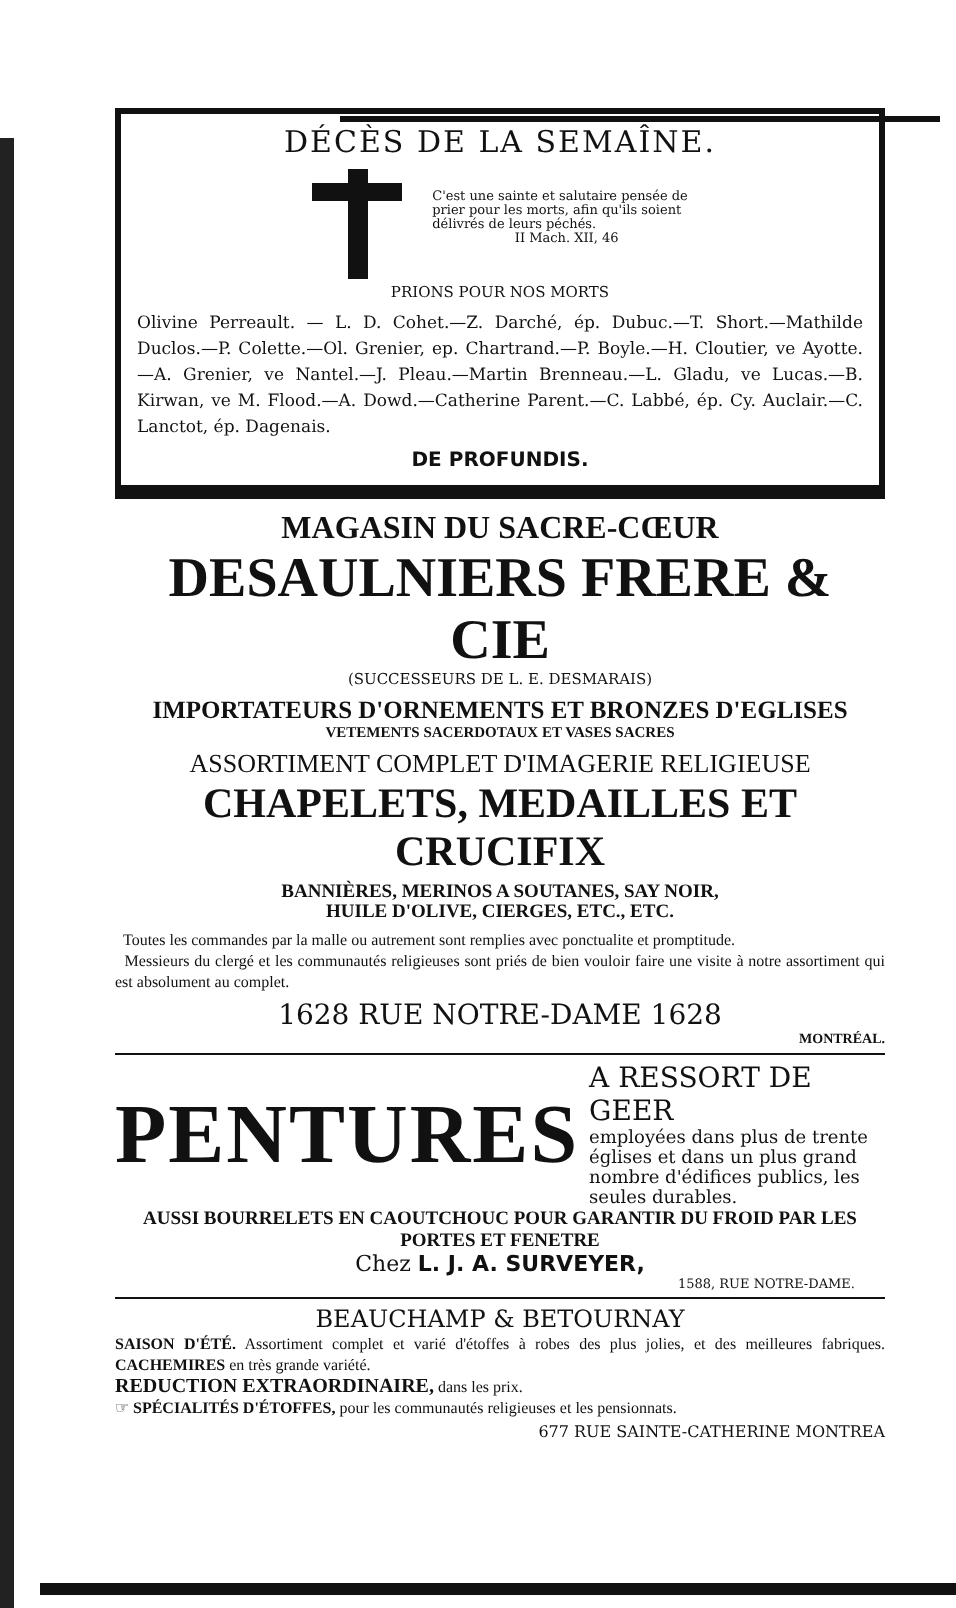DÉCÈS DE LA SEMAÎNE.
C'est une sainte et salutaire pensée de
prier pour les morts, afin qu'ils soient
délivrés de leurs péchés.
II Mach. XII, 46
PRIONS POUR NOS MORTS
Olivine Perreault. — L. D. Cohet.—Z. Darché, ép. Dubuc.—T. Short.—Mathilde Duclos.—P. Colette.—Ol. Grenier, ep. Chartrand.—P. Boyle.—H. Cloutier, ve Ayotte.—A. Grenier, ve Nantel.—J. Pleau.—Martin Brenneau.—L. Gladu, ve Lucas.—B. Kirwan, ve M. Flood.—A. Dowd.—Catherine Parent.—C. Labbé, ép. Cy. Auclair.—C. Lanctot, ép. Dagenais.
DE PROFUNDIS.
MAGASIN DU SACRE-CŒUR
DESAULNIERS FRERE & CIE
(SUCCESSEURS DE L. E. DESMARAIS)
IMPORTATEURS D'ORNEMENTS ET BRONZES D'EGLISES
VETEMENTS SACERDOTAUX ET VASES SACRES
ASSORTIMENT COMPLET D'IMAGERIE RELIGIEUSE
CHAPELETS, MEDAILLES ET CRUCIFIX
BANNIÈRES, MERINOS A SOUTANES, SAY NOIR,
HUILE D'OLIVE, CIERGES, ETC., ETC.
Toutes les commandes par la malle ou autrement sont remplies avec ponctualite et promptitude.
Messieurs du clergé et les communautés religieuses sont priés de bien vouloir faire une visite à notre assortiment qui est absolument au complet.
1628 RUE NOTRE-DAME 1628
MONTRÉAL.
PENTURES
A RESSORT DE GEER
employées dans plus de trente églises et dans un plus grand nombre d'édifices publics, les seules durables.
AUSSI BOURRELETS EN CAOUTCHOUC POUR GARANTIR DU FROID PAR LES PORTES ET FENETRE
Chez L. J. A. SURVEYER,
1588, RUE NOTRE-DAME.
BEAUCHAMP & BETOURNAY
SAISON D'ÉTÉ. Assortiment complet et varié d'étoffes à robes des plus jolies, et des meilleures fabriques. CACHEMIRES en très grande variété.
REDUCTION EXTRAORDINAIRE, dans les prix.
☞ SPÉCIALITÉS D'ÉTOFFES, pour les communautés religieuses et les pensionnats.
677 RUE SAINTE-CATHERINE MONTREA